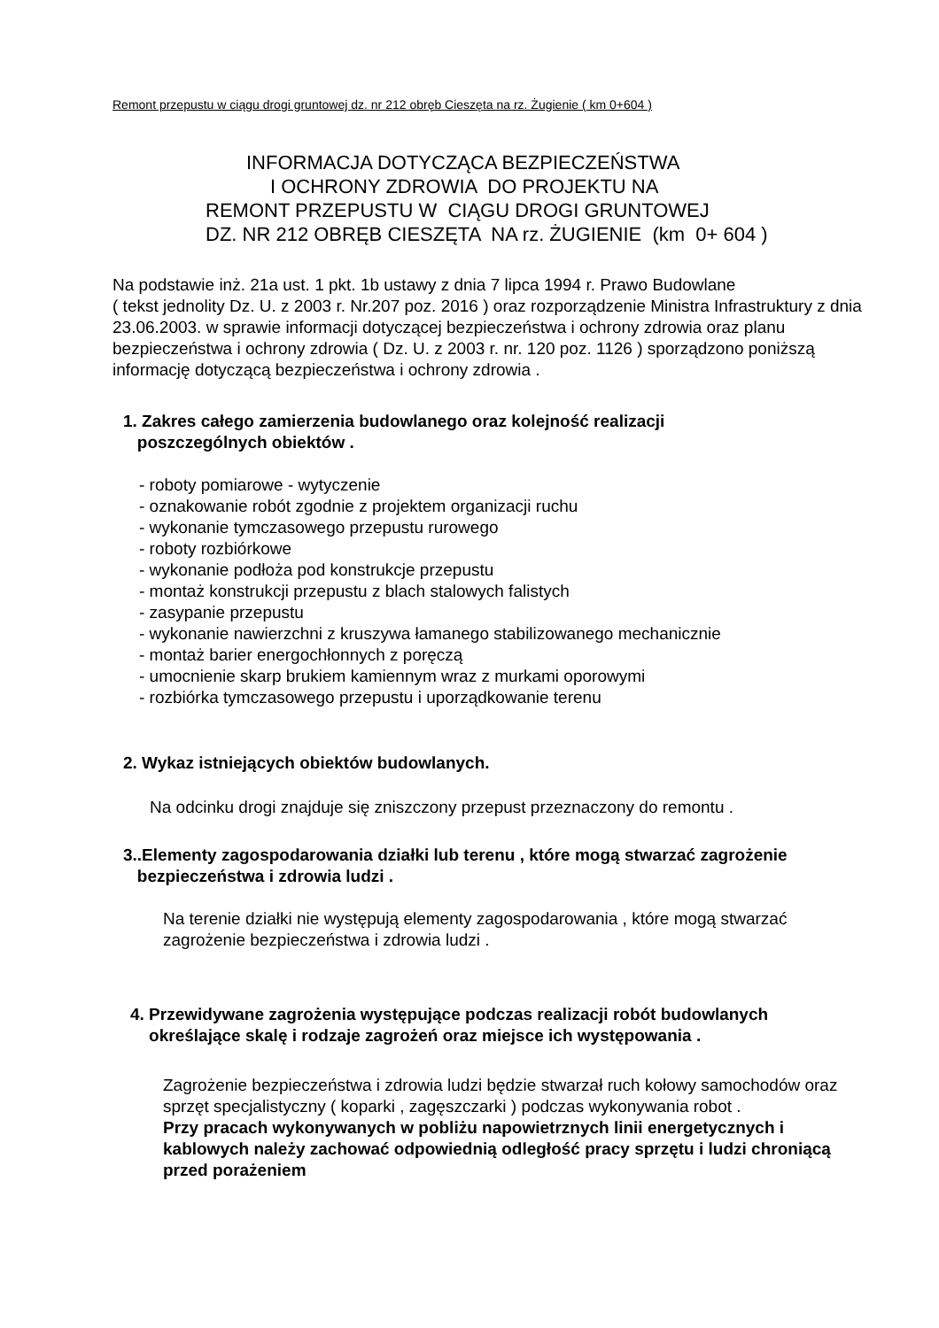Remont przepustu w ciągu drogi gruntowej dz. nr 212 obręb Cieszęta na rz. Żugienie ( km 0+604 )
INFORMACJA DOTYCZĄCA BEZPIECZEŃSTWA
I OCHRONY ZDROWIA DO PROJEKTU NA
REMONT PRZEPUSTU W CIĄGU DROGI GRUNTOWEJ
DZ. NR 212 OBRĘB CIESZĘTA NA rz. ŻUGIENIE (km 0+ 604 )
Na podstawie inż. 21a ust. 1 pkt. 1b ustawy z dnia 7 lipca 1994 r. Prawo Budowlane
( tekst jednolity Dz. U. z 2003 r. Nr.207 poz. 2016 ) oraz rozporządzenie Ministra Infrastruktury z dnia 23.06.2003. w sprawie informacji dotyczącej bezpieczeństwa i ochrony zdrowia oraz planu bezpieczeństwa i ochrony zdrowia ( Dz. U. z 2003 r. nr. 120 poz. 1126 ) sporządzono poniższą informację dotyczącą bezpieczeństwa i ochrony zdrowia .
1. Zakres całego zamierzenia budowlanego oraz kolejność realizacji
poszczególnych obiektów .
- roboty pomiarowe - wytyczenie
- oznakowanie robót zgodnie z projektem organizacji ruchu
- wykonanie tymczasowego przepustu rurowego
- roboty rozbiórkowe
- wykonanie podłoża pod konstrukcje przepustu
- montaż konstrukcji przepustu z blach stalowych falistych
- zasypanie przepustu
- wykonanie nawierzchni z kruszywa łamanego stabilizowanego mechanicznie
- montaż barier energochłonnych z poręczą
- umocnienie skarp brukiem kamiennym wraz z murkami oporowymi
- rozbiórka tymczasowego przepustu i uporządkowanie terenu
2. Wykaz istniejących obiektów budowlanych.
Na odcinku drogi znajduje się zniszczony przepust przeznaczony do remontu .
3..Elementy zagospodarowania działki lub terenu , które mogą stwarzać zagrożenie
bezpieczeństwa i zdrowia ludzi .
Na terenie działki nie występują elementy zagospodarowania , które mogą stwarzać zagrożenie bezpieczeństwa i zdrowia ludzi .
4. Przewidywane zagrożenia występujące podczas realizacji robót budowlanych
określające skalę i rodzaje zagrożeń oraz miejsce ich występowania .
Zagrożenie bezpieczeństwa i zdrowia ludzi będzie stwarzał ruch kołowy samochodów oraz sprzęt specjalistyczny ( koparki , zagęszczarki ) podczas wykonywania robot .
Przy pracach wykonywanych w pobliżu napowietrznych linii energetycznych i kablowych należy zachować odpowiednią odległość pracy sprzętu i ludzi chroniącą przed porażeniem